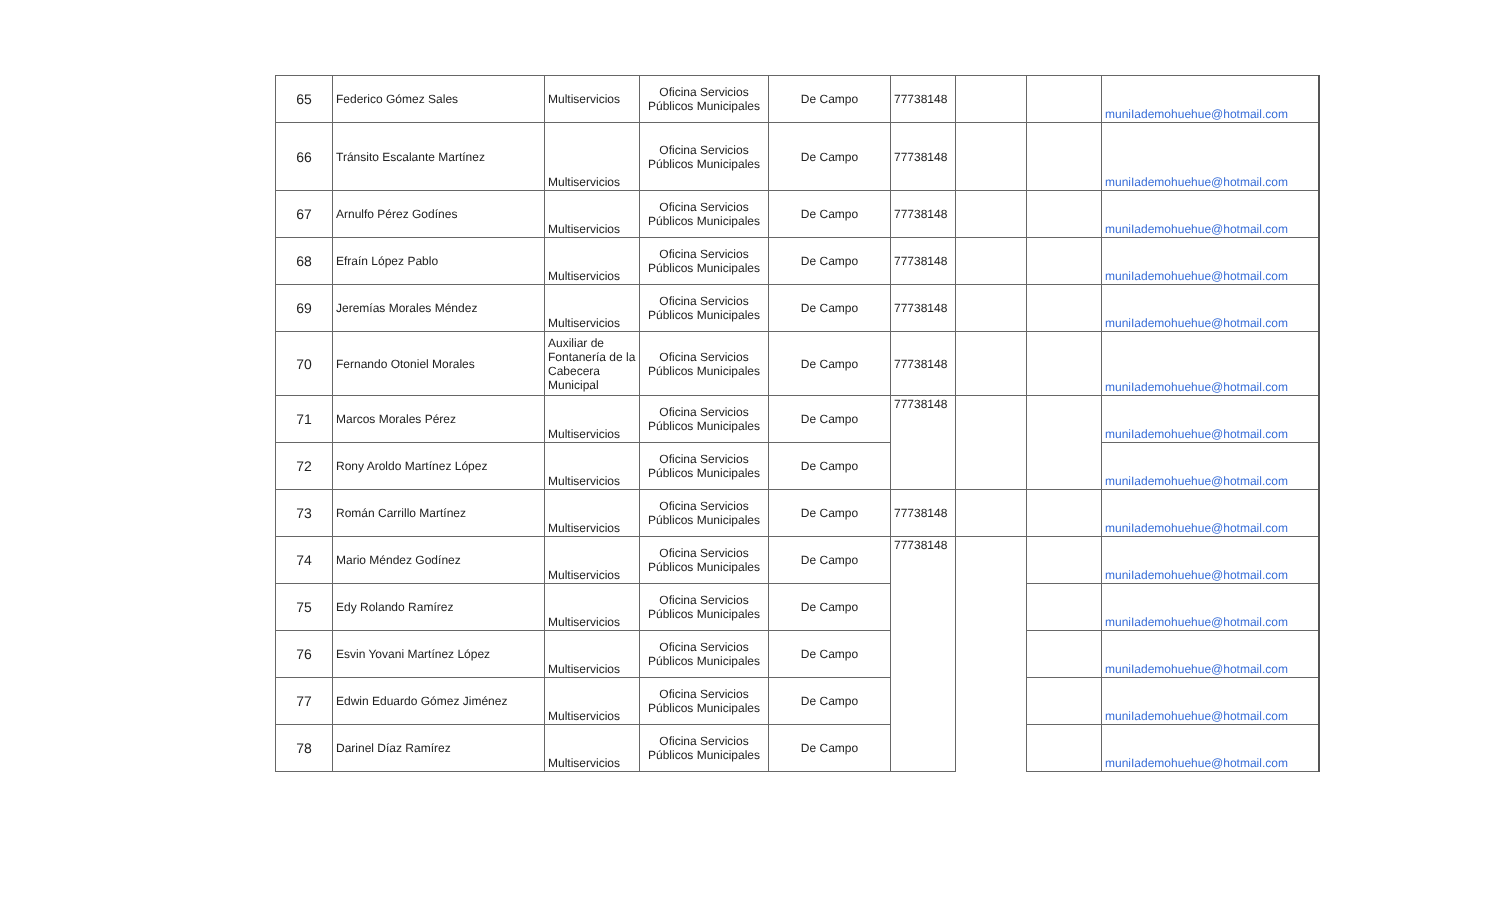| 65 | Federico Gómez Sales | Multiservicios | Oficina Servicios Públicos Municipales | De Campo | 77738148 | | | muniIademohuehue@hotmail.com |
| 66 | Tránsito Escalante Martínez | Multiservicios | Oficina Servicios Públicos Municipales | De Campo | 77738148 | | | muniIademohuehue@hotmail.com |
| 67 | Arnulfo Pérez Godínes | Multiservicios | Oficina Servicios Públicos Municipales | De Campo | 77738148 | | | muniIademohuehue@hotmail.com |
| 68 | Efraín López Pablo | Multiservicios | Oficina Servicios Públicos Municipales | De Campo | 77738148 | | | muniIademohuehue@hotmail.com |
| 69 | Jeremías Morales Méndez | Multiservicios | Oficina Servicios Públicos Municipales | De Campo | 77738148 | | | muniIademohuehue@hotmail.com |
| 70 | Fernando Otoniel Morales | Auxiliar de Fontanería de la Cabecera Municipal | Oficina Servicios Públicos Municipales | De Campo | 77738148 | | | muniIademohuehue@hotmail.com |
| 71 | Marcos Morales Pérez | Multiservicios | Oficina Servicios Públicos Municipales | De Campo | 77738148 | | | muniIademohuehue@hotmail.com |
| 72 | Rony Aroldo Martínez López | Multiservicios | Oficina Servicios Públicos Municipales | De Campo | | | | muniIademohuehue@hotmail.com |
| 73 | Román Carrillo Martínez | Multiservicios | Oficina Servicios Públicos Municipales | De Campo | 77738148 | | | muniIademohuehue@hotmail.com |
| 74 | Mario Méndez Godínez | Multiservicios | Oficina Servicios Públicos Municipales | De Campo | 77738148 | | | muniIademohuehue@hotmail.com |
| 75 | Edy Rolando Ramírez | Multiservicios | Oficina Servicios Públicos Municipales | De Campo | | | | muniIademohuehue@hotmail.com |
| 76 | Esvin Yovani Martínez López | Multiservicios | Oficina Servicios Públicos Municipales | De Campo | | | | muniIademohuehue@hotmail.com |
| 77 | Edwin Eduardo Gómez Jiménez | Multiservicios | Oficina Servicios Públicos Municipales | De Campo | | | | muniIademohuehue@hotmail.com |
| 78 | Darinel Díaz Ramírez | Multiservicios | Oficina Servicios Públicos Municipales | De Campo | | | | muniIademohuehue@hotmail.com |